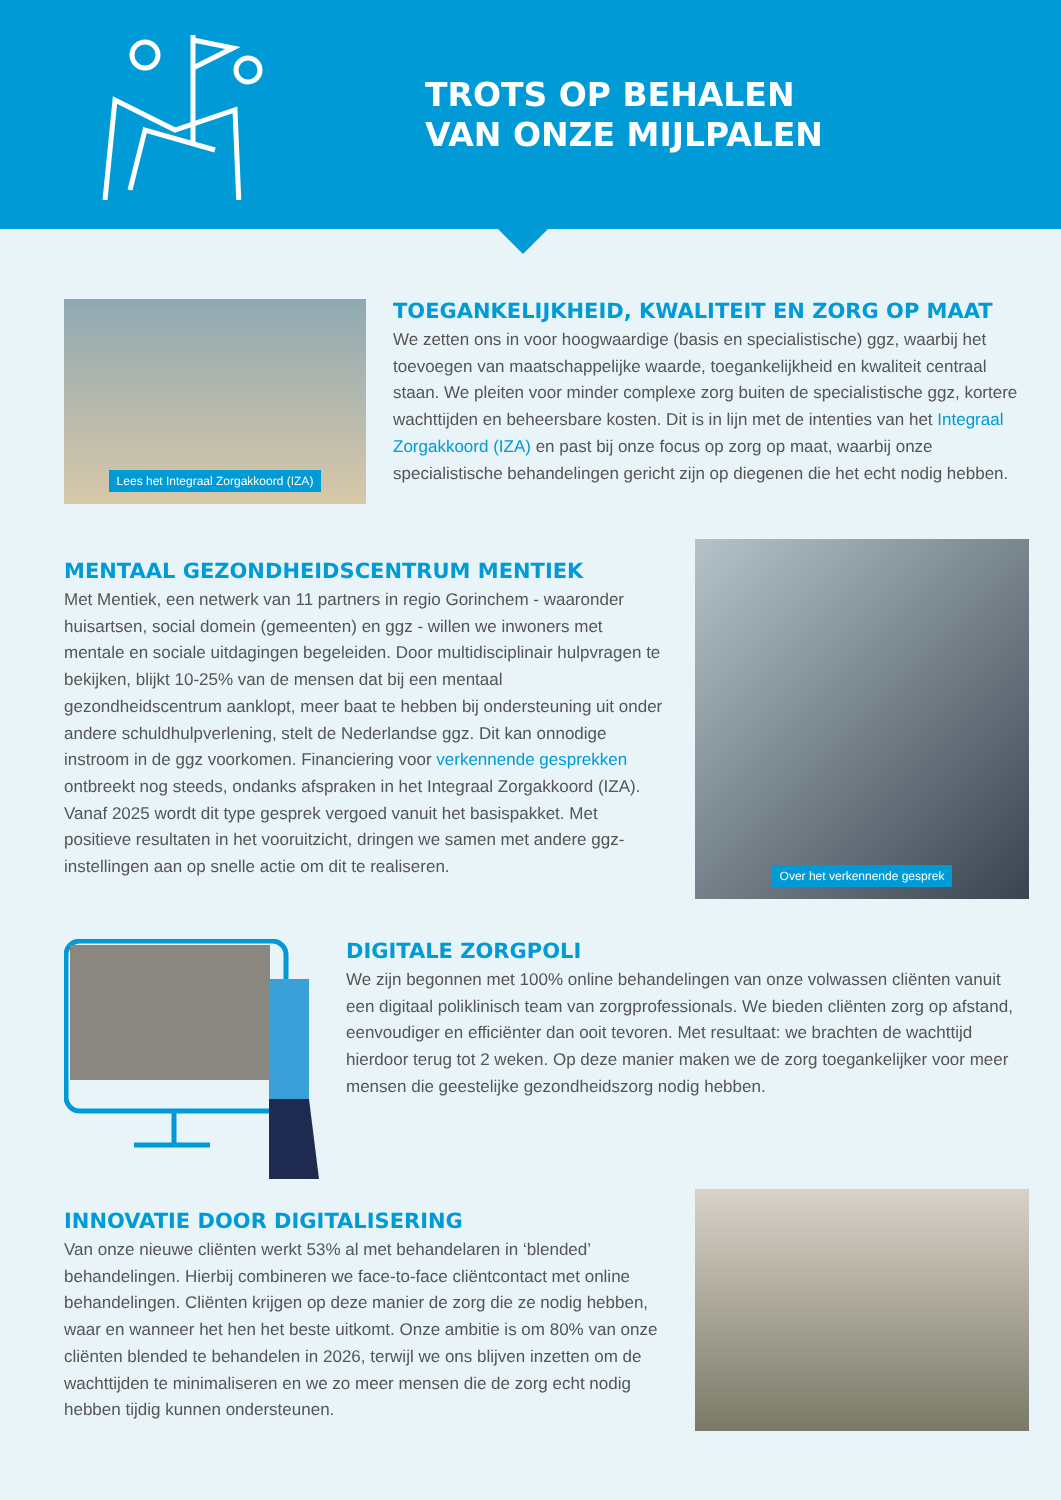TROTS OP BEHALEN
VAN ONZE MIJLPALEN
Lees het Integraal Zorgakkoord (IZA)
TOEGANKELIJKHEID, KWALITEIT EN ZORG OP MAAT
We zetten ons in voor hoogwaardige (basis en specialistische) ggz, waarbij het toevoegen van maatschappelijke waarde, toegankelijkheid en kwaliteit centraal staan. We pleiten voor minder complexe zorg buiten de specialistische ggz, kortere wachttijden en beheersbare kosten. Dit is in lijn met de intenties van het Integraal Zorgakkoord (IZA) en past bij onze focus op zorg op maat, waarbij onze specialistische behandelingen gericht zijn op diegenen die het echt nodig hebben.
MENTAAL GEZONDHEIDSCENTRUM MENTIEK
Met Mentiek, een netwerk van 11 partners in regio Gorinchem - waaronder huisartsen, social domein (gemeenten) en ggz - willen we inwoners met mentale en sociale uitdagingen begeleiden. Door multidisciplinair hulpvragen te bekijken, blijkt 10-25% van de mensen dat bij een mentaal gezondheidscentrum aanklopt, meer baat te hebben bij ondersteuning uit onder andere schuldhulpverlening, stelt de Nederlandse ggz. Dit kan onnodige instroom in de ggz voorkomen. Financiering voor verkennende gesprekken ontbreekt nog steeds, ondanks afspraken in het Integraal Zorgakkoord (IZA). Vanaf 2025 wordt dit type gesprek vergoed vanuit het basispakket. Met positieve resultaten in het vooruitzicht, dringen we samen met andere ggz-instellingen aan op snelle actie om dit te realiseren.
Over het verkennende gesprek
DIGITALE ZORGPOLI
We zijn begonnen met 100% online behandelingen van onze volwassen cliënten vanuit een digitaal poliklinisch team van zorgprofessionals. We bieden cliënten zorg op afstand, eenvoudiger en efficiënter dan ooit tevoren. Met resultaat: we brachten de wachttijd hierdoor terug tot 2 weken. Op deze manier maken we de zorg toegankelijker voor meer mensen die geestelijke gezondheidszorg nodig hebben.
INNOVATIE DOOR DIGITALISERING
Van onze nieuwe cliënten werkt 53% al met behandelaren in ‘blended’ behandelingen. Hierbij combineren we face-to-face cliëntcontact met online behandelingen. Cliënten krijgen op deze manier de zorg die ze nodig hebben, waar en wanneer het hen het beste uitkomt. Onze ambitie is om 80% van onze cliënten blended te behandelen in 2026, terwijl we ons blijven inzetten om de wachttijden te minimaliseren en we zo meer mensen die de zorg echt nodig hebben tijdig kunnen ondersteunen.